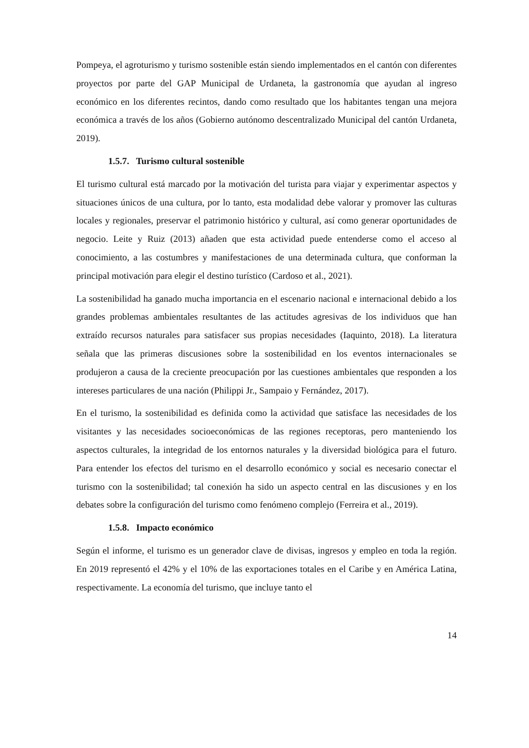Pompeya, el agroturismo y turismo sostenible están siendo implementados en el cantón con diferentes proyectos por parte del GAP Municipal de Urdaneta, la gastronomía que ayudan al ingreso económico en los diferentes recintos, dando como resultado que los habitantes tengan una mejora económica a través de los años (Gobierno autónomo descentralizado Municipal del cantón Urdaneta, 2019).
1.5.7. Turismo cultural sostenible
El turismo cultural está marcado por la motivación del turista para viajar y experimentar aspectos y situaciones únicos de una cultura, por lo tanto, esta modalidad debe valorar y promover las culturas locales y regionales, preservar el patrimonio histórico y cultural, así como generar oportunidades de negocio. Leite y Ruiz (2013) añaden que esta actividad puede entenderse como el acceso al conocimiento, a las costumbres y manifestaciones de una determinada cultura, que conforman la principal motivación para elegir el destino turístico (Cardoso et al., 2021).
La sostenibilidad ha ganado mucha importancia en el escenario nacional e internacional debido a los grandes problemas ambientales resultantes de las actitudes agresivas de los individuos que han extraído recursos naturales para satisfacer sus propias necesidades (Iaquinto, 2018). La literatura señala que las primeras discusiones sobre la sostenibilidad en los eventos internacionales se produjeron a causa de la creciente preocupación por las cuestiones ambientales que responden a los intereses particulares de una nación (Philippi Jr., Sampaio y Fernández, 2017).
En el turismo, la sostenibilidad es definida como la actividad que satisface las necesidades de los visitantes y las necesidades socioeconómicas de las regiones receptoras, pero manteniendo los aspectos culturales, la integridad de los entornos naturales y la diversidad biológica para el futuro. Para entender los efectos del turismo en el desarrollo económico y social es necesario conectar el turismo con la sostenibilidad; tal conexión ha sido un aspecto central en las discusiones y en los debates sobre la configuración del turismo como fenómeno complejo (Ferreira et al., 2019).
1.5.8. Impacto económico
Según el informe, el turismo es un generador clave de divisas, ingresos y empleo en toda la región. En 2019 representó el 42% y el 10% de las exportaciones totales en el Caribe y en América Latina, respectivamente. La economía del turismo, que incluye tanto el
14